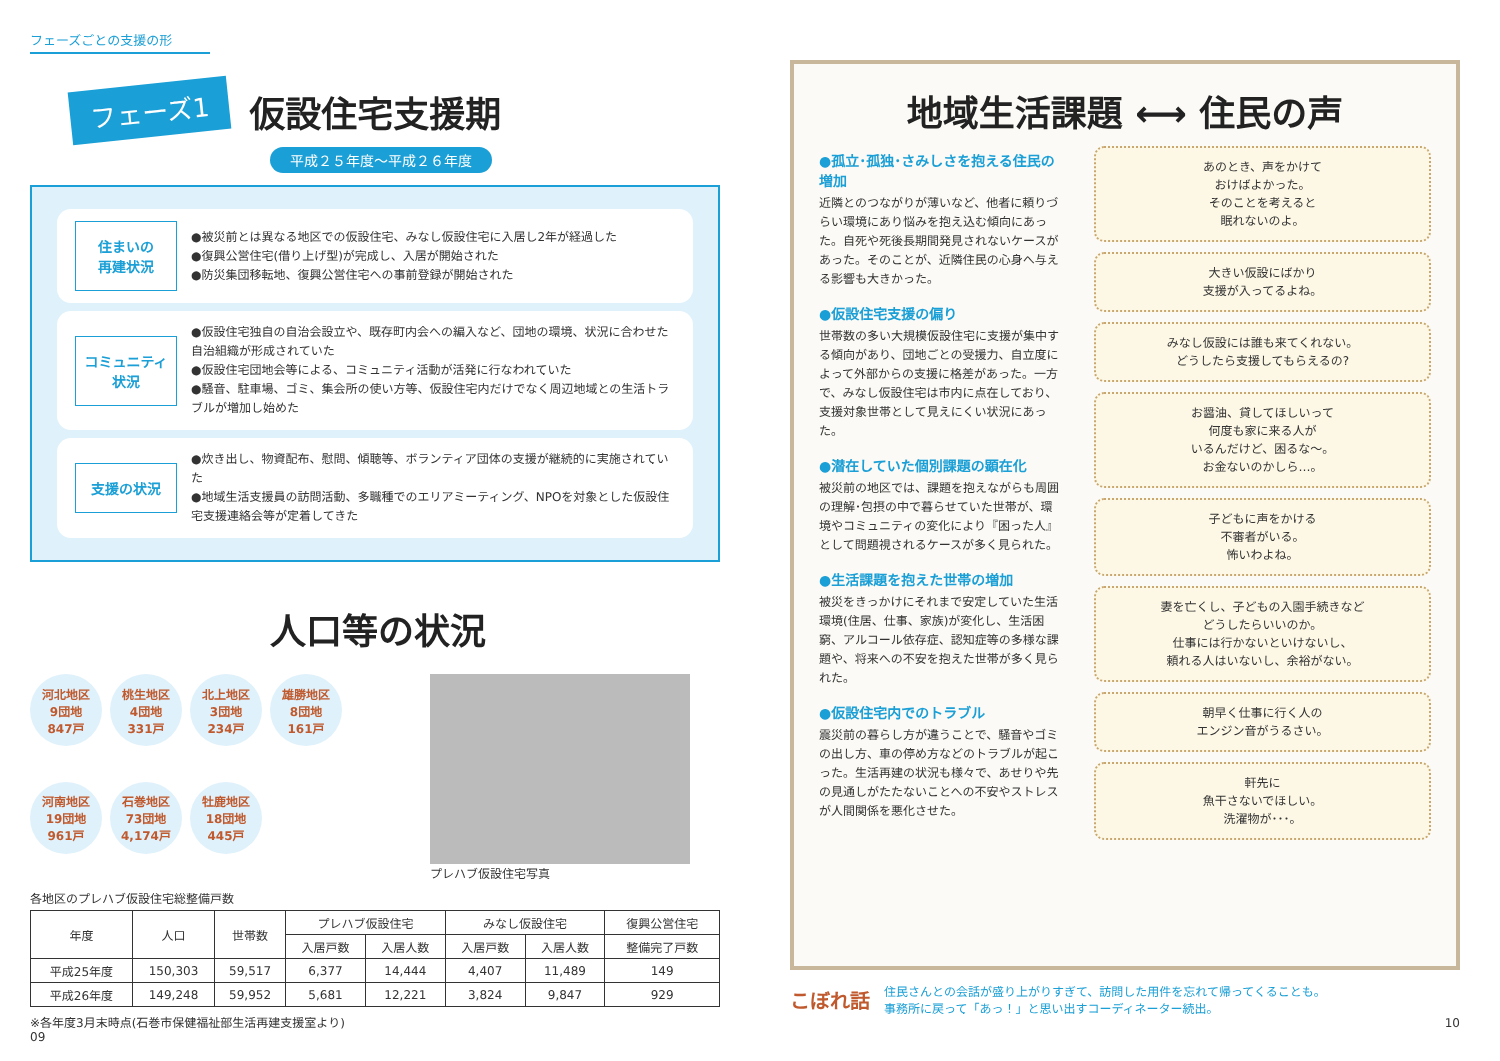フェーズごとの支援の形
フェーズ1
仮設住宅支援期
平成２５年度～平成２６年度
住まいの
再建状況
●被災前とは異なる地区での仮設住宅、みなし仮設住宅に入居し2年が経過した
●復興公営住宅(借り上げ型)が完成し、入居が開始された
●防災集団移転地、復興公営住宅への事前登録が開始された
コミュニティ
状況
●仮設住宅独自の自治会設立や、既存町内会への編入など、団地の環境、状況に合わせた自治組織が形成されていた
●仮設住宅団地会等による、コミュニティ活動が活発に行なわれていた
●騒音、駐車場、ゴミ、集会所の使い方等、仮設住宅内だけでなく周辺地域との生活トラブルが増加し始めた
支援の状況
●炊き出し、物資配布、慰問、傾聴等、ボランティア団体の支援が継続的に実施されていた
●地域生活支援員の訪問活動、多職種でのエリアミーティング、NPOを対象とした仮設住宅支援連絡会等が定着してきた
人口等の状況
河北地区
9団地
847戸
桃生地区
4団地
331戸
北上地区
3団地
234戸
雄勝地区
8団地
161戸
河南地区
19団地
961戸
石巻地区
73団地
4,174戸
牡鹿地区
18団地
445戸
プレハブ仮設住宅写真
各地区のプレハブ仮設住宅総整備戸数
| 年度 | 人口 | 世帯数 | プレハブ仮設住宅 | | みなし仮設住宅 | | 復興公営住宅 |
| --- | --- | --- | --- | --- | --- | --- | --- |
| | | | 入居戸数 | 入居人数 | 入居戸数 | 入居人数 | 整備完了戸数 |
| 平成25年度 | 150,303 | 59,517 | 6,377 | 14,444 | 4,407 | 11,489 | 149 |
| 平成26年度 | 149,248 | 59,952 | 5,681 | 12,221 | 3,824 | 9,847 | 929 |
※各年度3月末時点(石巻市保健福祉部生活再建支援室より)
09
地域生活課題 ⟷ 住民の声
●孤立･孤独･さみしさを抱える住民の増加
近隣とのつながりが薄いなど、他者に頼りづらい環境にあり悩みを抱え込む傾向にあった。自死や死後長期間発見されないケースがあった。そのことが、近隣住民の心身へ与える影響も大きかった。
●仮設住宅支援の偏り
世帯数の多い大規模仮設住宅に支援が集中する傾向があり、団地ごとの受援力、自立度によって外部からの支援に格差があった。一方で、みなし仮設住宅は市内に点在しており、支援対象世帯として見えにくい状況にあった。
●潜在していた個別課題の顕在化
被災前の地区では、課題を抱えながらも周囲の理解･包摂の中で暮らせていた世帯が、環境やコミュニティの変化により『困った人』として問題視されるケースが多く見られた。
●生活課題を抱えた世帯の増加
被災をきっかけにそれまで安定していた生活環境(住居、仕事、家族)が変化し、生活困窮、アルコール依存症、認知症等の多様な課題や、将来への不安を抱えた世帯が多く見られた。
●仮設住宅内でのトラブル
震災前の暮らし方が違うことで、騒音やゴミの出し方、車の停め方などのトラブルが起こった。生活再建の状況も様々で、あせりや先の見通しがたたないことへの不安やストレスが人間関係を悪化させた。
あのとき、声をかけて
おけばよかった。
そのことを考えると
眠れないのよ。
大きい仮設にばかり
支援が入ってるよね。
みなし仮設には誰も来てくれない。
どうしたら支援してもらえるの?
お醤油、貸してほしいって
何度も家に来る人が
いるんだけど、困るな～。
お金ないのかしら…。
子どもに声をかける
不審者がいる。
怖いわよね。
妻を亡くし、子どもの入園手続きなど
どうしたらいいのか。
仕事には行かないといけないし、
頼れる人はいないし、余裕がない。
朝早く仕事に行く人の
エンジン音がうるさい。
軒先に
魚干さないでほしい。
洗濯物が･･･。
こぼれ話
住民さんとの会話が盛り上がりすぎて、訪問した用件を忘れて帰ってくることも。
事務所に戻って「あっ！」と思い出すコーディネーター続出。
10